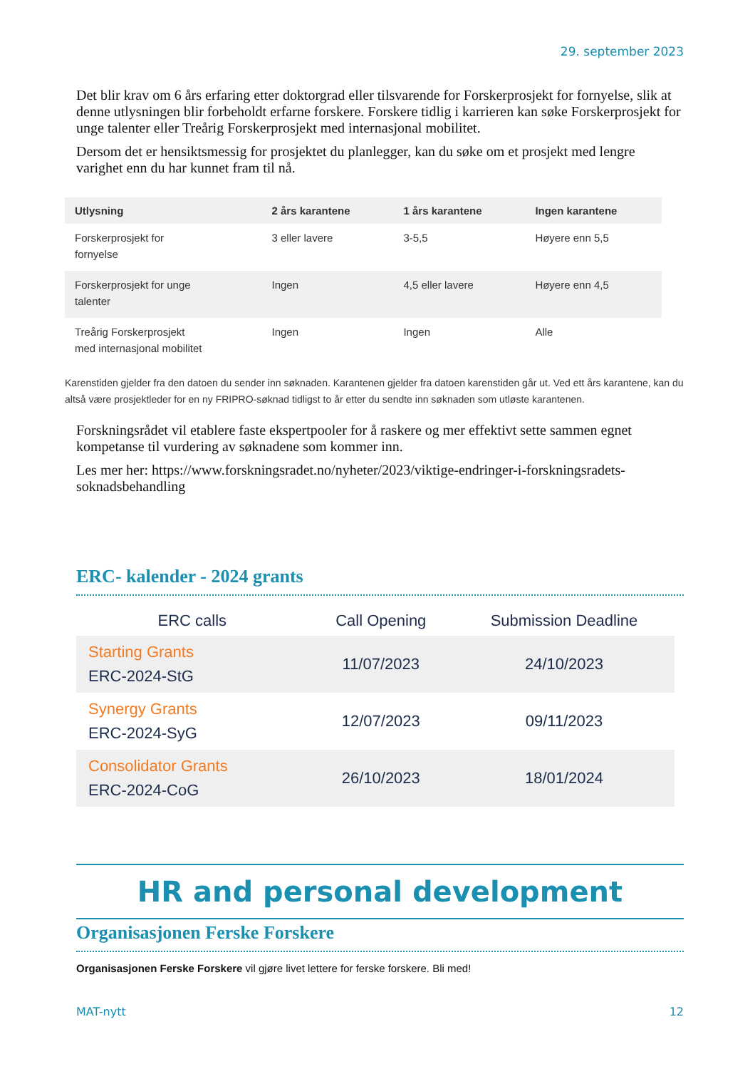29. september 2023
Det blir krav om 6 års erfaring etter doktorgrad eller tilsvarende for Forskerprosjekt for fornyelse, slik at denne utlysningen blir forbeholdt erfarne forskere. Forskere tidlig i karrieren kan søke Forskerprosjekt for unge talenter eller Treårig Forskerprosjekt med internasjonal mobilitet.
Dersom det er hensiktsmessig for prosjektet du planlegger, kan du søke om et prosjekt med lengre varighet enn du har kunnet fram til nå.
| Utlysning | 2 års karantene | 1 års karantene | Ingen karantene |
| --- | --- | --- | --- |
| Forskerprosjekt for fornyelse | 3 eller lavere | 3-5,5 | Høyere enn 5,5 |
| Forskerprosjekt for unge talenter | Ingen | 4,5 eller lavere | Høyere enn 4,5 |
| Treårig Forskerprosjekt med internasjonal mobilitet | Ingen | Ingen | Alle |
Karenstiden gjelder fra den datoen du sender inn søknaden. Karantenen gjelder fra datoen karenstiden går ut. Ved ett års karantene, kan du altså være prosjektleder for en ny FRIPRO-søknad tidligst to år etter du sendte inn søknaden som utløste karantenen.
Forskningsrådet vil etablere faste ekspertpooler for å raskere og mer effektivt sette sammen egnet kompetanse til vurdering av søknadene som kommer inn.
Les mer her: https://www.forskningsradet.no/nyheter/2023/viktige-endringer-i-forskningsradets-soknadsbehandling
ERC- kalender - 2024 grants
| ERC calls | Call Opening | Submission Deadline |
| --- | --- | --- |
| Starting Grants ERC-2024-StG | 11/07/2023 | 24/10/2023 |
| Synergy Grants ERC-2024-SyG | 12/07/2023 | 09/11/2023 |
| Consolidator Grants ERC-2024-CoG | 26/10/2023 | 18/01/2024 |
HR and personal development
Organisasjonen Ferske Forskere
Organisasjonen Ferske Forskere vil gjøre livet lettere for ferske forskere. Bli med!
MAT-nytt 12